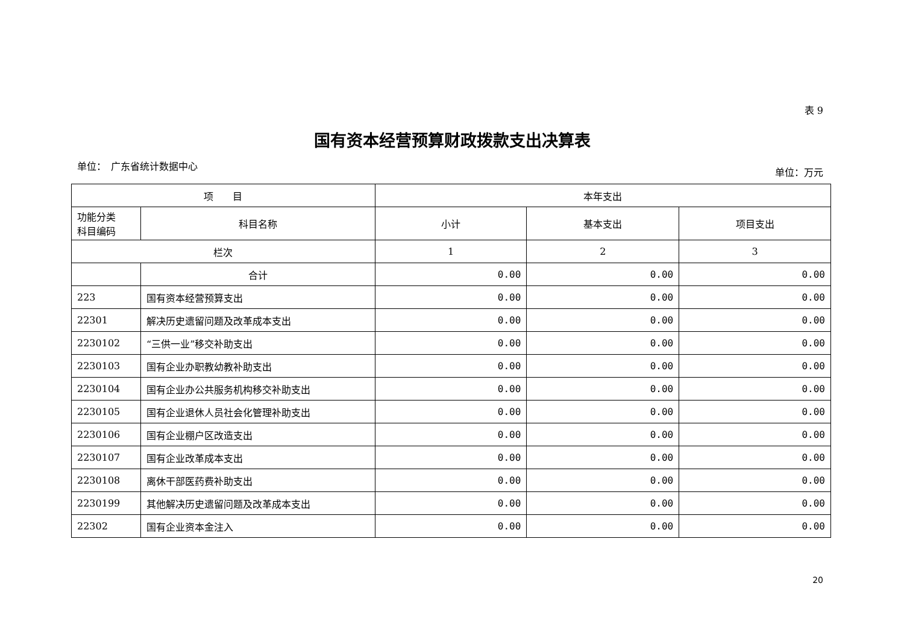表 9
国有资本经营预算财政拨款支出决算表
单位：　广东省统计数据中心 单位：万元
| 项 目 | | 本年支出 | | |
| --- | --- | --- | --- | --- |
| 功能分类 科目编码 | 科目名称 | 小计 | 基本支出 | 项目支出 |
| 栏次 | | 1 | 2 | 3 |
| | 合计 | 0.00 | 0.00 | 0.00 |
| 223 | 国有资本经营预算支出 | 0.00 | 0.00 | 0.00 |
| 22301 | 解决历史遗留问题及改革成本支出 | 0.00 | 0.00 | 0.00 |
| 2230102 | “三供一业”移交补助支出 | 0.00 | 0.00 | 0.00 |
| 2230103 | 国有企业办职教幼教补助支出 | 0.00 | 0.00 | 0.00 |
| 2230104 | 国有企业办公共服务机构移交补助支出 | 0.00 | 0.00 | 0.00 |
| 2230105 | 国有企业退休人员社会化管理补助支出 | 0.00 | 0.00 | 0.00 |
| 2230106 | 国有企业棚户区改造支出 | 0.00 | 0.00 | 0.00 |
| 2230107 | 国有企业改革成本支出 | 0.00 | 0.00 | 0.00 |
| 2230108 | 离休干部医药费补助支出 | 0.00 | 0.00 | 0.00 |
| 2230199 | 其他解决历史遗留问题及改革成本支出 | 0.00 | 0.00 | 0.00 |
| 22302 | 国有企业资本金注入 | 0.00 | 0.00 | 0.00 |
20